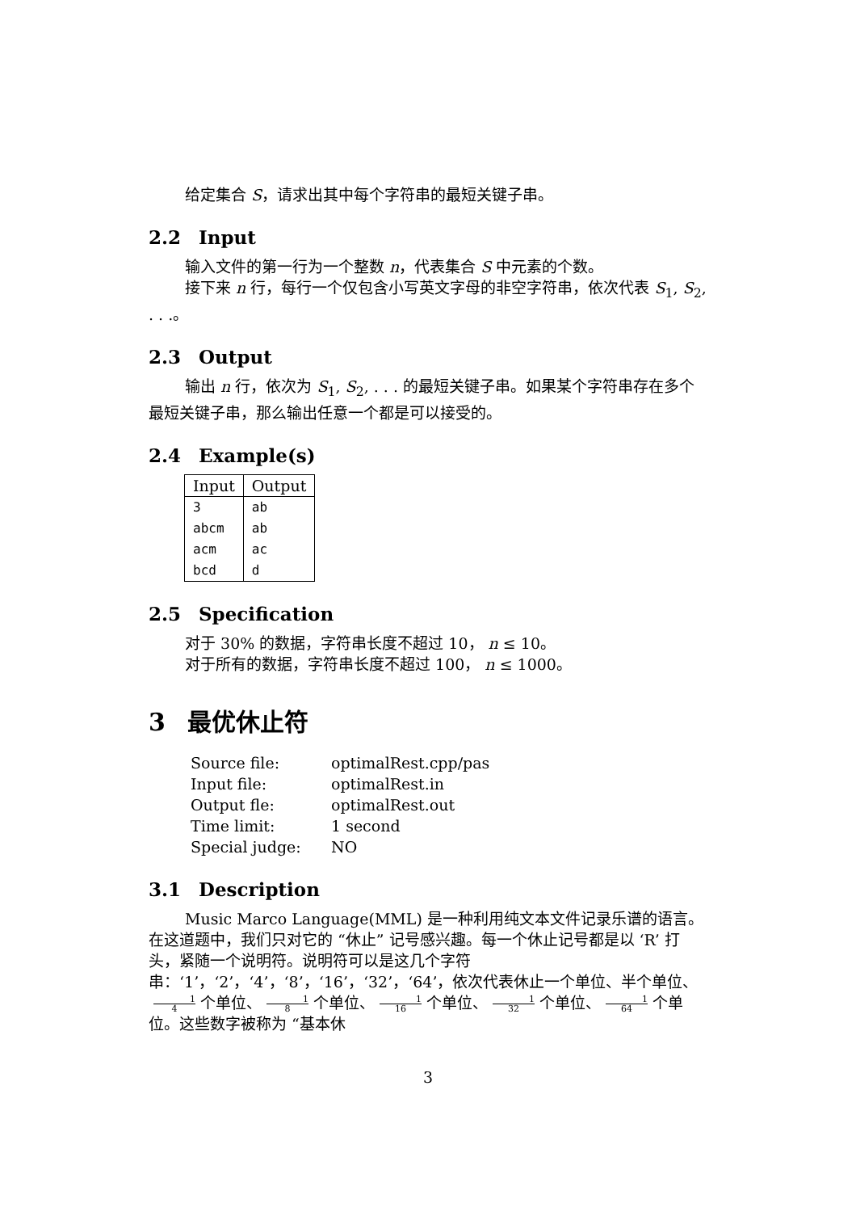给定集合 S，请求出其中每个字符串的最短关键子串。
2.2 Input
输入文件的第一行为一个整数 n，代表集合 S 中元素的个数。
接下来 n 行，每行一个仅包含小写英文字母的非空字符串，依次代表 S<sub>1</sub>, S<sub>2</sub>, . . .。
2.3 Output
输出 n 行，依次为 S<sub>1</sub>, S<sub>2</sub>, . . . 的最短关键子串。如果某个字符串存在多个最短关键子串，那么输出任意一个都是可以接受的。
2.4 Example(s)
| Input | Output |
| --- | --- |
| 3 | ab |
| abcm | ab |
| acm | ac |
| bcd | d |
2.5 Specification
对于 30% 的数据，字符串长度不超过 10， n ≤ 10。
对于所有的数据，字符串长度不超过 100， n ≤ 1000。
3 最优休止符
| Source file: | optimalRest.cpp/pas |
| Input file: | optimalRest.in |
| Output fle: | optimalRest.out |
| Time limit: | 1 second |
| Special judge: | NO |
3.1 Description
Music Marco Language(MML) 是一种利用纯文本文件记录乐谱的语言。在这道题中，我们只对它的 “休止” 记号感兴趣。每一个休止记号都是以 ‘R’ 打头，紧随一个说明符。说明符可以是这几个字符串：‘1’，‘2’，‘4’，‘8’，‘16’，‘32’，‘64’，依次代表休止一个单位、半个单位、 1 4 个单位、 1 8 个单位、 1 16 个单位、 1 32 个单位、 1 64 个单位。这些数字被称为 “基本休
3